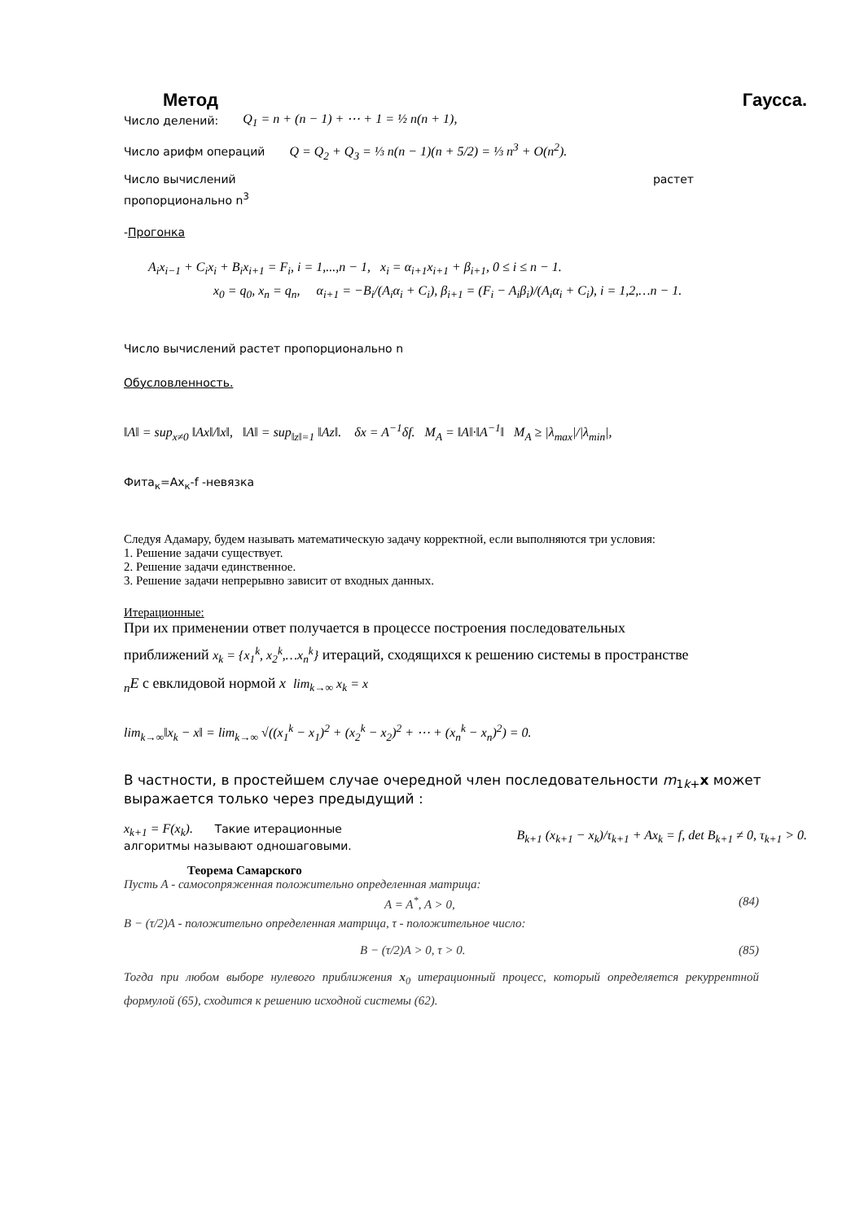Метод Гаусса.
Число делений: Q<sub>1</sub> = n + (n − 1) + ⋯ + 1 = ½ n(n + 1),
Число арифм операций Q = Q<sub>2</sub> + Q<sub>3</sub> = ⅓ n(n − 1)(n + 5/2) = ⅓ n<sup>3</sup> + O(n<sup>2</sup>).
Число вычислений растет
пропорционально n<sup>3</sup>
-Прогонка
A<sub>i</sub>x<sub>i−1</sub> + C<sub>i</sub>x<sub>i</sub> + B<sub>i</sub>x<sub>i+1</sub> = F<sub>i</sub>, i = 1,...,n − 1, x<sub>i</sub> = α<sub>i+1</sub>x<sub>i+1</sub> + β<sub>i+1</sub>, 0 ≤ i ≤ n − 1.
x<sub>0</sub> = q<sub>0</sub>, x<sub>n</sub> = q<sub>n</sub>, α<sub>i+1</sub> = −B<sub>i</sub>/(A<sub>i</sub>α<sub>i</sub> + C<sub>i</sub>), β<sub>i+1</sub> = (F<sub>i</sub> − A<sub>i</sub>β<sub>i</sub>)/(A<sub>i</sub>α<sub>i</sub> + C<sub>i</sub>), i = 1,2,…n − 1.
Число вычислений растет пропорционально n
Обусловленность.
‖A‖ = sup<sub>x≠0</sub> ‖Ax‖/‖x‖, ‖A‖ = sup<sub>‖z‖=1</sub> ‖Az‖. δx = A<sup>−1</sup>δf. M<sub>A</sub> = ‖A‖·‖A<sup>−1</sup>‖ M<sub>A</sub> ≥ |λ<sub>max</sub>|/|λ<sub>min</sub>|,
Фита<sub>к</sub>=Ax<sub>к</sub>-f -невязка
Следуя Адамару, будем называть математическую задачу корректной, если выполняются три условия:
1. Решение задачи существует.
2. Решение задачи единственное.
3. Решение задачи непрерывно зависит от входных данных.
Итерационные:
При их применении ответ получается в процессе построения последовательных
приближений x<sub>k</sub> = {x<sub>1</sub><sup>k</sup>, x<sub>2</sub><sup>k</sup>,…x<sub>n</sub><sup>k</sup>} итераций, сходящихся к решению системы в пространстве
<sub>n</sub>E с евклидовой нормой x lim<sub>k→∞</sub> x<sub>k</sub> = x
lim<sub>k→∞</sub>‖x<sub>k</sub> − x‖ = lim<sub>k→∞</sub> √((x<sub>1</sub><sup>k</sup> − x<sub>1</sub>)<sup>2</sup> + (x<sub>2</sub><sup>k</sup> − x<sub>2</sub>)<sup>2</sup> + ⋯ + (x<sub>n</sub><sup>k</sup> − x<sub>n</sub>)<sup>2</sup>) = 0.
В частности, в простейшем случае очередной член последовательности m<sub>1k+</sub>x может выражается только через предыдущий :
x<sub>k+1</sub> = F(x<sub>k</sub>). Такие итерационные
алгоритмы называют одношаговыми.
B<sub>k+1</sub> (x<sub>k+1</sub> − x<sub>k</sub>)/τ<sub>k+1</sub> + Ax<sub>k</sub> = f, det B<sub>k+1</sub> ≠ 0, τ<sub>k+1</sub> > 0.
Теорема Самарского
Пусть A - самосопряженная положительно определенная матрица:
A = A<sup>*</sup>, A > 0, (84)
B − (τ/2)A - положительно определенная матрица, τ - положительное число:
B − (τ/2)A > 0, τ > 0. (85)
Тогда при любом выборе нулевого приближения x<sub>0</sub> итерационный процесс, который определяется рекуррентной формулой (65), сходится к решению исходной системы (62).